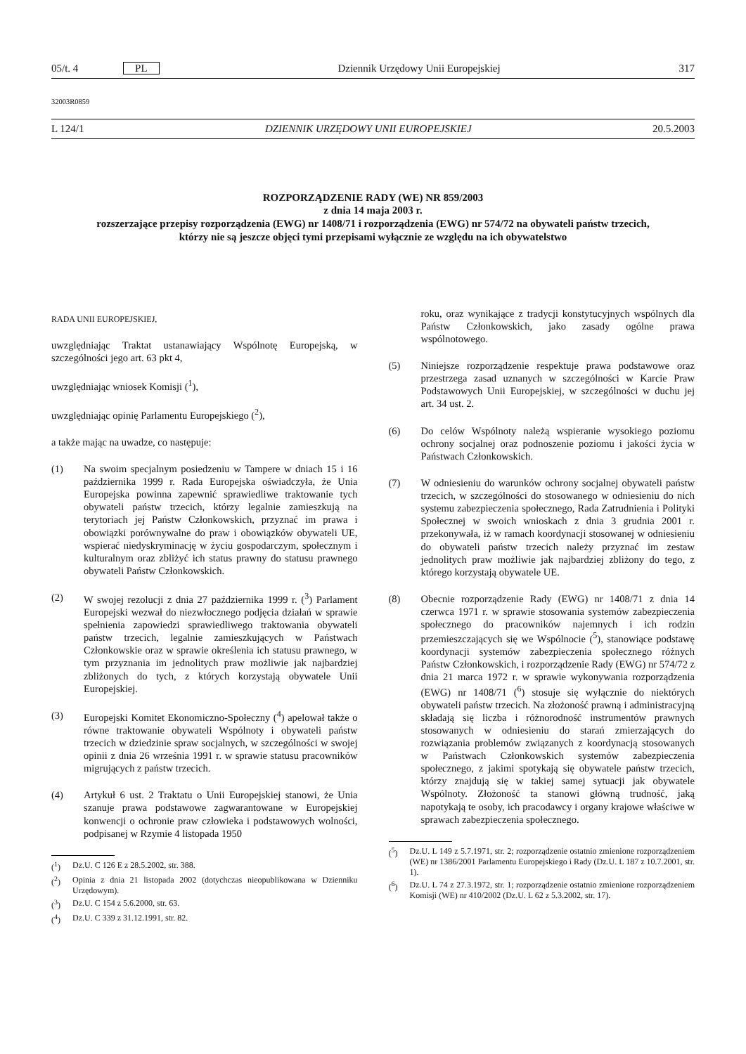05/t. 4 PL Dziennik Urzędowy Unii Europejskiej 317
32003R0859
L 124/1 DZIENNIK URZĘDOWY UNII EUROPEJSKIEJ 20.5.2003
ROZPORZĄDZENIE RADY (WE) NR 859/2003
z dnia 14 maja 2003 r.
rozszerzające przepisy rozporządzenia (EWG) nr 1408/71 i rozporządzenia (EWG) nr 574/72 na obywateli państw trzecich, którzy nie są jeszcze objęci tymi przepisami wyłącznie ze względu na ich obywatelstwo
RADA UNII EUROPEJSKIEJ,
uwzględniając Traktat ustanawiający Wspólnotę Europejską, w szczególności jego art. 63 pkt 4,
uwzględniając wniosek Komisji (<sup>1</sup>),
uwzględniając opinię Parlamentu Europejskiego (<sup>2</sup>),
a także mając na uwadze, co następuje:
(1) Na swoim specjalnym posiedzeniu w Tampere w dniach 15 i 16 października 1999 r. Rada Europejska oświadczyła, że Unia Europejska powinna zapewnić sprawiedliwe traktowanie tych obywateli państw trzecich, którzy legalnie zamieszkują na terytoriach jej Państw Członkowskich, przyznać im prawa i obowiązki porównywalne do praw i obowiązków obywateli UE, wspierać niedyskryminację w życiu gospodarczym, społecznym i kulturalnym oraz zbliżyć ich status prawny do statusu prawnego obywateli Państw Członkowskich.
(2) W swojej rezolucji z dnia 27 października 1999 r. (<sup>3</sup>) Parlament Europejski wezwał do niezwłocznego podjęcia działań w sprawie spełnienia zapowiedzi sprawiedliwego traktowania obywateli państw trzecich, legalnie zamieszkujących w Państwach Członkowskie oraz w sprawie określenia ich statusu prawnego, w tym przyznania im jednolitych praw możliwie jak najbardziej zbliżonych do tych, z których korzystają obywatele Unii Europejskiej.
(3) Europejski Komitet Ekonomiczno-Społeczny (<sup>4</sup>) apelował także o równe traktowanie obywateli Wspólnoty i obywateli państw trzecich w dziedzinie spraw socjalnych, w szczególności w swojej opinii z dnia 26 września 1991 r. w sprawie statusu pracowników migrujących z państw trzecich.
(4) Artykuł 6 ust. 2 Traktatu o Unii Europejskiej stanowi, że Unia szanuje prawa podstawowe zagwarantowane w Europejskiej konwencji o ochronie praw człowieka i podstawowych wolności, podpisanej w Rzymie 4 listopada 1950
(<sup>1</sup>) Dz.U. C 126 E z 28.5.2002, str. 388.
(<sup>2</sup>) Opinia z dnia 21 listopada 2002 (dotychczas nieopublikowana w Dzienniku Urzędowym).
(<sup>3</sup>) Dz.U. C 154 z 5.6.2000, str. 63.
(<sup>4</sup>) Dz.U. C 339 z 31.12.1991, str. 82.
roku, oraz wynikające z tradycji konstytucyjnych wspólnych dla Państw Członkowskich, jako zasady ogólne prawa wspólnotowego.
(5) Niniejsze rozporządzenie respektuje prawa podstawowe oraz przestrzega zasad uznanych w szczególności w Karcie Praw Podstawowych Unii Europejskiej, w szczególności w duchu jej art. 34 ust. 2.
(6) Do celów Wspólnoty należą wspieranie wysokiego poziomu ochrony socjalnej oraz podnoszenie poziomu i jakości życia w Państwach Członkowskich.
(7) W odniesieniu do warunków ochrony socjalnej obywateli państw trzecich, w szczególności do stosowanego w odniesieniu do nich systemu zabezpieczenia społecznego, Rada Zatrudnienia i Polityki Społecznej w swoich wnioskach z dnia 3 grudnia 2001 r. przekonywała, iż w ramach koordynacji stosowanej w odniesieniu do obywateli państw trzecich należy przyznać im zestaw jednolitych praw możliwie jak najbardziej zbliżony do tego, z którego korzystają obywatele UE.
(8) Obecnie rozporządzenie Rady (EWG) nr 1408/71 z dnia 14 czerwca 1971 r. w sprawie stosowania systemów zabezpieczenia społecznego do pracowników najemnych i ich rodzin przemieszczających się we Wspólnocie (<sup>5</sup>), stanowiące podstawę koordynacji systemów zabezpieczenia społecznego różnych Państw Członkowskich, i rozporządzenie Rady (EWG) nr 574/72 z dnia 21 marca 1972 r. w sprawie wykonywania rozporządzenia (EWG) nr 1408/71 (<sup>6</sup>) stosuje się wyłącznie do niektórych obywateli państw trzecich. Na złożoność prawną i administracyjną składają się liczba i różnorodność instrumentów prawnych stosowanych w odniesieniu do starań zmierzających do rozwiązania problemów związanych z koordynacją stosowanych w Państwach Członkowskich systemów zabezpieczenia społecznego, z jakimi spotykają się obywatele państw trzecich, którzy znajdują się w takiej samej sytuacji jak obywatele Wspólnoty. Złożoność ta stanowi główną trudność, jaką napotykają te osoby, ich pracodawcy i organy krajowe właściwe w sprawach zabezpieczenia społecznego.
(<sup>5</sup>) Dz.U. L 149 z 5.7.1971, str. 2; rozporządzenie ostatnio zmienione rozporządzeniem (WE) nr 1386/2001 Parlamentu Europejskiego i Rady (Dz.U. L 187 z 10.7.2001, str. 1).
(<sup>6</sup>) Dz.U. L 74 z 27.3.1972, str. 1; rozporządzenie ostatnio zmienione rozporządzeniem Komisji (WE) nr 410/2002 (Dz.U. L 62 z 5.3.2002, str. 17).